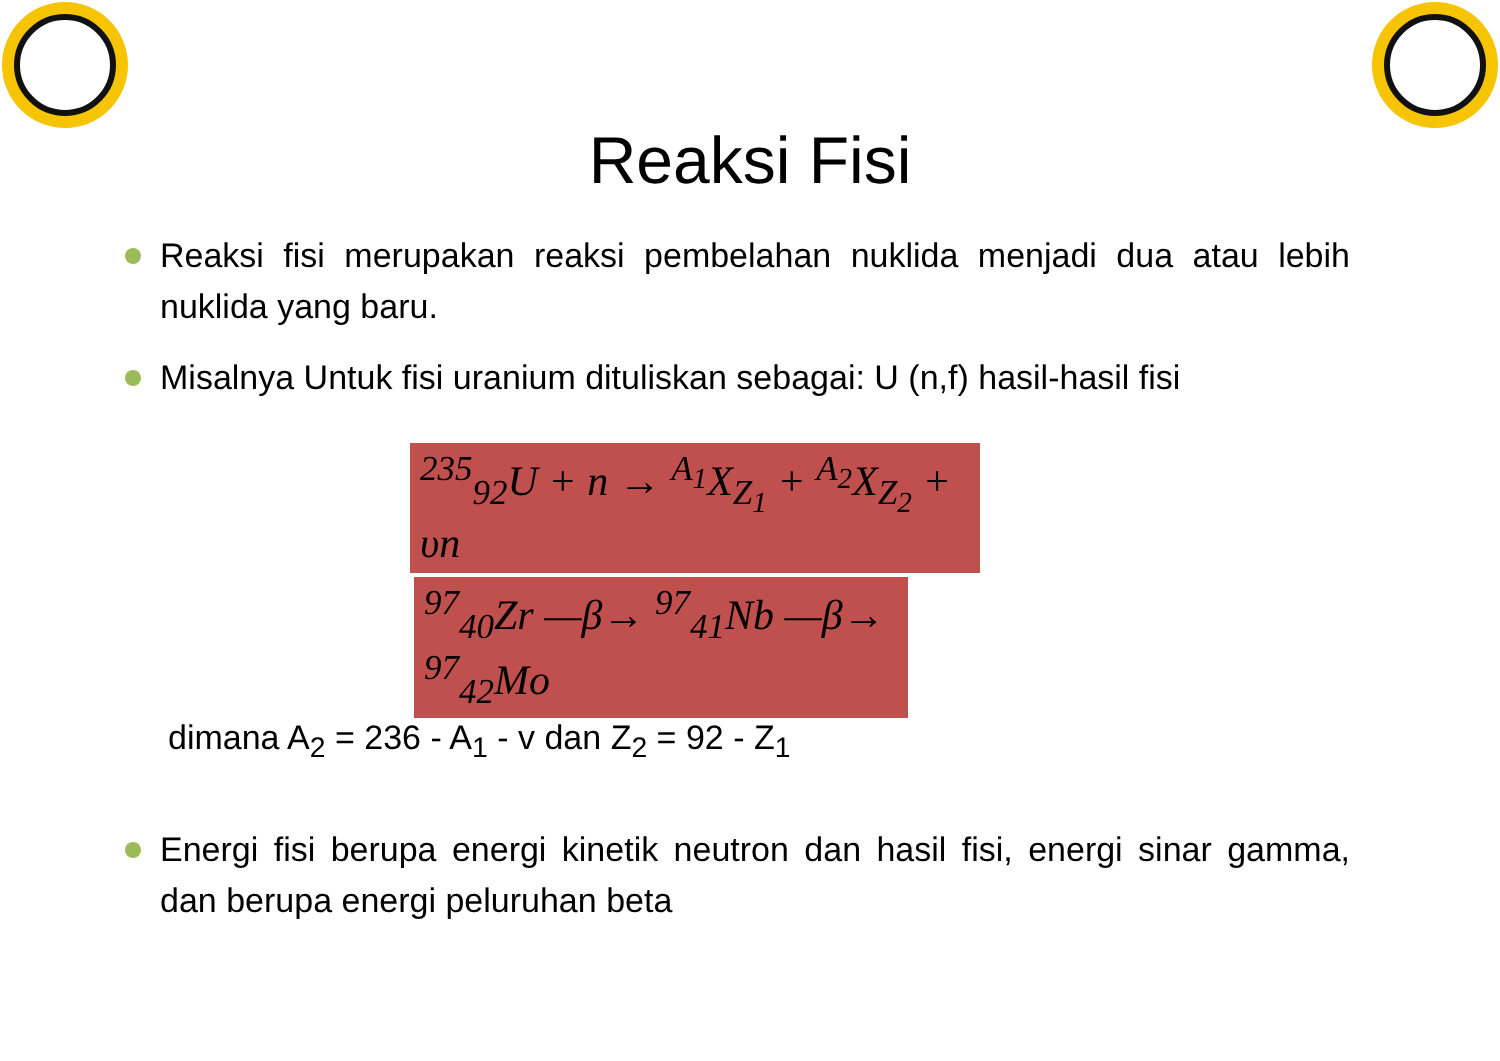Reaksi Fisi
Reaksi fisi merupakan reaksi pembelahan nuklida menjadi dua atau lebih nuklida yang baru.
Misalnya Untuk fisi uranium dituliskan sebagai: U (n,f) hasil-hasil fisi
<sup>235</sup> <sub>92</sub>U + n → <sup>A<sub>1</sub></sup>X<sub>Z<sub>1</sub></sub> + <sup>A<sub>2</sub></sup>X<sub>Z<sub>2</sub></sub> + υn
<sup>97</sup> <sub>40</sub>Zr —β→ <sup>97</sup><sub>41</sub>Nb —β→ <sup>97</sup><sub>42</sub>Mo
dimana A<sub>2</sub> = 236 - A<sub>1</sub> - v dan Z<sub>2</sub> = 92 - Z<sub>1</sub>
Energi fisi berupa energi kinetik neutron dan hasil fisi, energi sinar gamma, dan berupa energi peluruhan beta